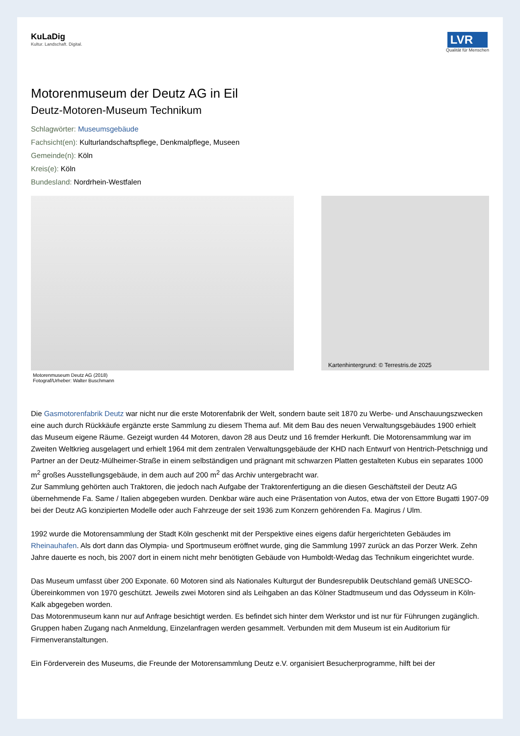KuLaDig
Kultur. Landschaft. Digital.
LVR
Qualität für Menschen
Motorenmuseum der Deutz AG in Eil
Deutz-Motoren-Museum Technikum
Schlagwörter: Museumsgebäude
Fachsicht(en): Kulturlandschaftspflege, Denkmalpflege, Museen
Gemeinde(n): Köln
Kreis(e): Köln
Bundesland: Nordrhein-Westfalen
Motorenmuseum Deutz AG (2018)
Fotograf/Urheber: Walter Buschmann
Kartenhintergrund: © Terrestris.de 2025
Die Gasmotorenfabrik Deutz war nicht nur die erste Motorenfabrik der Welt, sondern baute seit 1870 zu Werbe- und Anschauungszwecken eine auch durch Rückkäufe ergänzte erste Sammlung zu diesem Thema auf. Mit dem Bau des neuen Verwaltungsgebäudes 1900 erhielt das Museum eigene Räume. Gezeigt wurden 44 Motoren, davon 28 aus Deutz und 16 fremder Herkunft. Die Motorensammlung war im Zweiten Weltkrieg ausgelagert und erhielt 1964 mit dem zentralen Verwaltungsgebäude der KHD nach Entwurf von Hentrich-Petschnigg und Partner an der Deutz-Mülheimer-Straße in einem selbständigen und prägnant mit schwarzen Platten gestalteten Kubus ein separates 1000 m<sup>2</sup> großes Ausstellungsgebäude, in dem auch auf 200 m<sup>2</sup> das Archiv untergebracht war.
Zur Sammlung gehörten auch Traktoren, die jedoch nach Aufgabe der Traktorenfertigung an die diesen Geschäftsteil der Deutz AG übernehmende Fa. Same / Italien abgegeben wurden. Denkbar wäre auch eine Präsentation von Autos, etwa der von Ettore Bugatti 1907-09 bei der Deutz AG konzipierten Modelle oder auch Fahrzeuge der seit 1936 zum Konzern gehörenden Fa. Magirus / Ulm.
1992 wurde die Motorensammlung der Stadt Köln geschenkt mit der Perspektive eines eigens dafür hergerichteten Gebäudes im Rheinauhafen. Als dort dann das Olympia- und Sportmuseum eröffnet wurde, ging die Sammlung 1997 zurück an das Porzer Werk. Zehn Jahre dauerte es noch, bis 2007 dort in einem nicht mehr benötigten Gebäude von Humboldt-Wedag das Technikum eingerichtet wurde.
Das Museum umfasst über 200 Exponate. 60 Motoren sind als Nationales Kulturgut der Bundesrepublik Deutschland gemäß UNESCO-Übereinkommen von 1970 geschützt. Jeweils zwei Motoren sind als Leihgaben an das Kölner Stadtmuseum und das Odysseum in Köln-Kalk abgegeben worden.
Das Motorenmuseum kann nur auf Anfrage besichtigt werden. Es befindet sich hinter dem Werkstor und ist nur für Führungen zugänglich. Gruppen haben Zugang nach Anmeldung, Einzelanfragen werden gesammelt. Verbunden mit dem Museum ist ein Auditorium für Firmenveranstaltungen.
Ein Förderverein des Museums, die Freunde der Motorensammlung Deutz e.V. organisiert Besucherprogramme, hilft bei der